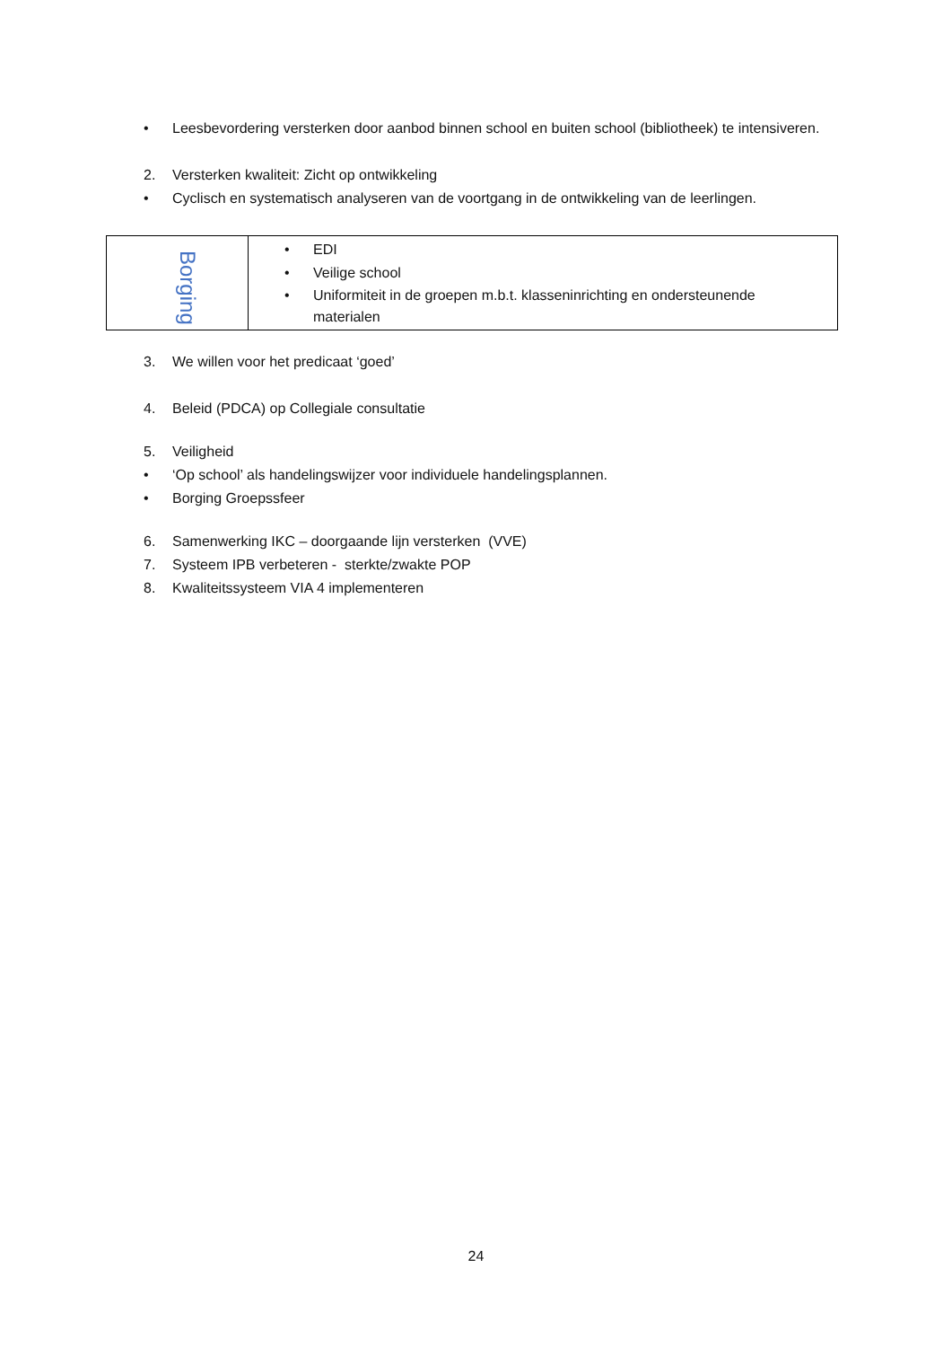• Leesbevordering versterken door aanbod binnen school en buiten school (bibliotheek) te intensiveren.
2. Versterken kwaliteit: Zicht op ontwikkeling
• Cyclisch en systematisch analyseren van de voortgang in de ontwikkeling van de leerlingen.
| Borging | • EDI • Veilige school • Uniformiteit in de groepen m.b.t. klasseninrichting en ondersteunende materialen |
3. We willen voor het predicaat ‘goed’
4. Beleid (PDCA) op Collegiale consultatie
5. Veiligheid
• ‘Op school’ als handelingswijzer voor individuele handelingsplannen.
• Borging Groepssfeer
6. Samenwerking IKC – doorgaande lijn versterken (VVE)
7. Systeem IPB verbeteren - sterkte/zwakte POP
8. Kwaliteitssysteem VIA 4 implementeren
24